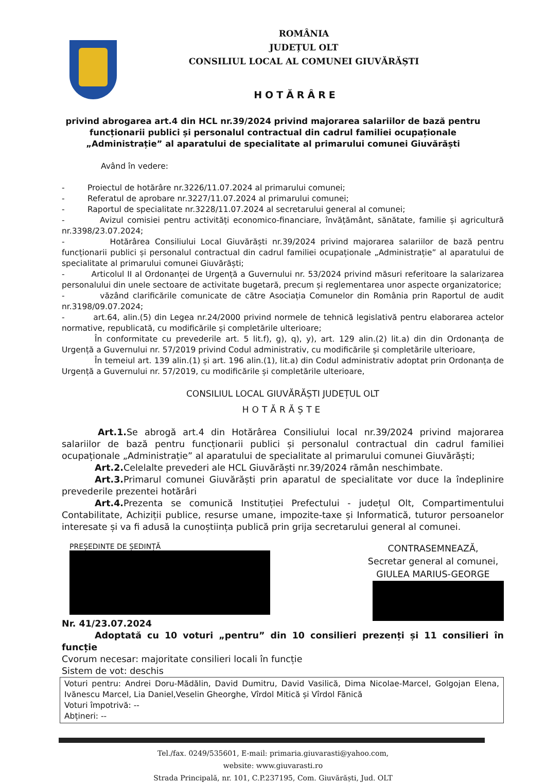ROMÂNIA
JUDEȚUL OLT
CONSILIUL LOCAL AL COMUNEI GIUVĂRĂȘTI
HOTĂRÂRE
privind abrogarea art.4 din HCL nr.39/2024 privind majorarea salariilor de bază pentru funcționarii publici și personalul contractual din cadrul familiei ocupaționale „Administrație” al aparatului de specialitate al primarului comunei Giuvărăști
Având în vedere:
- Proiectul de hotărâre nr.3226/11.07.2024 al primarului comunei;
- Referatul de aprobare nr.3227/11.07.2024 al primarului comunei;
- Raportul de specialitate nr.3228/11.07.2024 al secretarului general al comunei;
- Avizul comisiei pentru activități economico-financiare, învățământ, sănătate, familie și agricultură nr.3398/23.07.2024;
- Hotărârea Consiliului Local Giuvărăști nr.39/2024 privind majorarea salariilor de bază pentru funcționarii publici și personalul contractual din cadrul familiei ocupaționale „Administrație” al aparatului de specialitate al primarului comunei Giuvărăști;
- Articolul II al Ordonanței de Urgență a Guvernului nr. 53/2024 privind măsuri referitoare la salarizarea personalului din unele sectoare de activitate bugetară, precum și reglementarea unor aspecte organizatorice;
- văzând clarificările comunicate de către Asociația Comunelor din România prin Raportul de audit nr.3198/09.07.2024;
- art.64, alin.(5) din Legea nr.24/2000 privind normele de tehnică legislativă pentru elaborarea actelor normative, republicată, cu modificările și completările ulterioare;
În conformitate cu prevederile art. 5 lit.f), g), q), y), art. 129 alin.(2) lit.a) din din Ordonanța de Urgență a Guvernului nr. 57/2019 privind Codul administrativ, cu modificările și completările ulterioare,
În temeiul art. 139 alin.(1) și art. 196 alin.(1), lit.a) din Codul administrativ adoptat prin Ordonanța de Urgență a Guvernului nr. 57/2019, cu modificările și completările ulterioare,
CONSILIUL LOCAL GIUVĂRĂȘTI JUDEȚUL OLT
HOTĂRĂȘTE
Art.1. Se abrogă art.4 din Hotărârea Consiliului local nr.39/2024 privind majorarea salariilor de bază pentru funcționarii publici și personalul contractual din cadrul familiei ocupaționale „Administrație” al aparatului de specialitate al primarului comunei Giuvărăști;
Art.2. Celelalte prevederi ale HCL Giuvărăști nr.39/2024 rămân neschimbate.
Art.3. Primarul comunei Giuvărăști prin aparatul de specialitate vor duce la îndeplinire prevederile prezentei hotărâri
Art.4. Prezenta se comunică Instituției Prefectului - județul Olt, Compartimentului Contabilitate, Achiziții publice, resurse umane, impozite-taxe și Informatică, tuturor persoanelor interesate și va fi adusă la cunoștiința publică prin grija secretarului general al comunei.
PREȘEDINTE DE ȘEDINȚĂ
CONTRASEMNEAZĂ,
Secretar general al comunei,
GIULEA MARIUS-GEORGE
Nr. 41/23.07.2024
Adoptată cu 10 voturi „pentru” din 10 consilieri prezenți și 11 consilieri în funcție
Cvorum necesar: majoritate consilieri locali în funcție
Sistem de vot: deschis
Voturi pentru: Andrei Doru-Mădălin, David Dumitru, David Vasilică, Dima Nicolae-Marcel, Golgojan Elena, Ivănescu Marcel, Lia Daniel,Veselin Gheorghe, Vîrdol Mitică și Vîrdol Fănică
Voturi împotrivă: --
Abțineri: --
Tel./fax. 0249/535601, E-mail: primaria.giuvarasti@yahoo.com,
website: www.giuvarasti.ro
Strada Principală, nr. 101, C.P.237195, Com. Giuvărăști, Jud. OLT